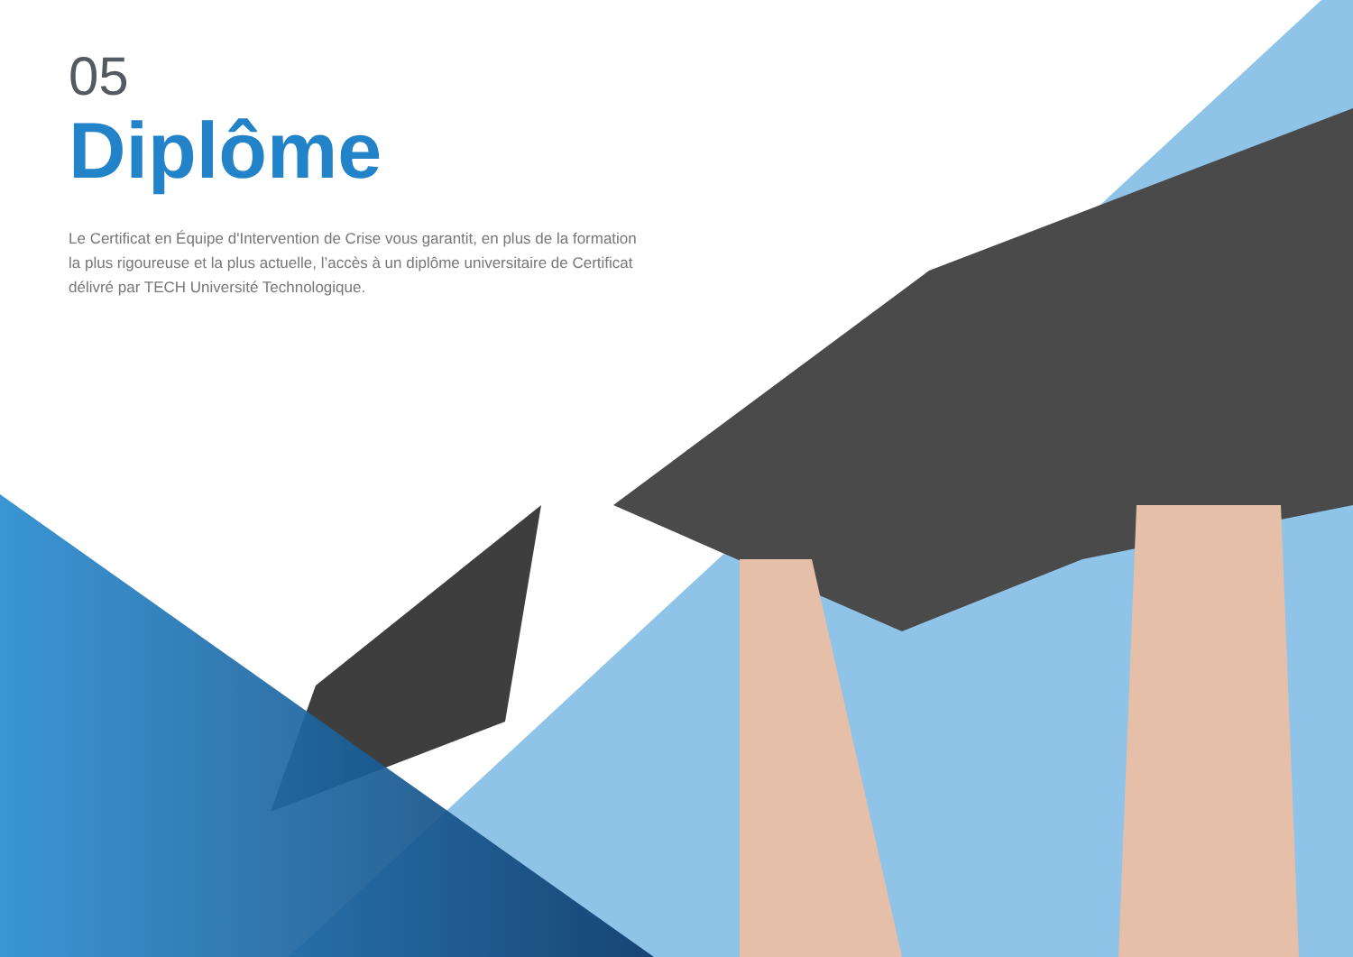05
Diplôme
Le Certificat en Équipe d'Intervention de Crise vous garantit, en plus de la formation la plus rigoureuse et la plus actuelle, l’accès à un diplôme universitaire de Certificat délivré par TECH Université Technologique.